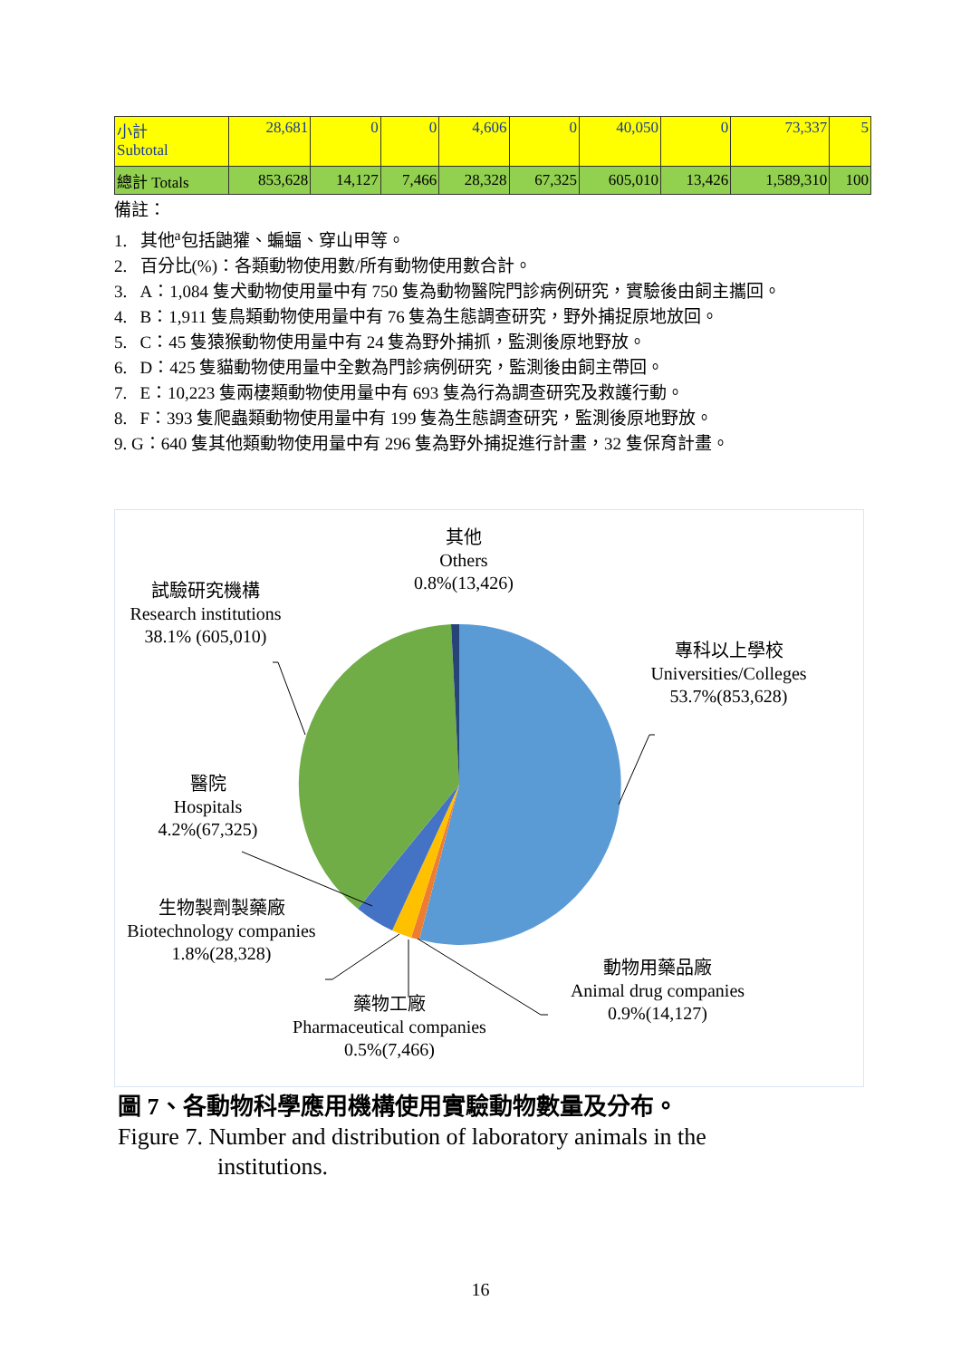| 小計 Subtotal | 28,681 | 0 | 0 | 4,606 | 0 | 40,050 | 0 | 73,337 | 5 |
| 總計 Totals | 853,628 | 14,127 | 7,466 | 28,328 | 67,325 | 605,010 | 13,426 | 1,589,310 | 100 |
備註：
1. 其他<sup>a</sup>包括鼬獾、蝙蝠、穿山甲等。
2. 百分比(%)：各類動物使用數/所有動物使用數合計。
3. A：1,084 隻犬動物使用量中有 750 隻為動物醫院門診病例研究，實驗後由飼主攜回。
4. B：1,911 隻鳥類動物使用量中有 76 隻為生態調查研究，野外捕捉原地放回。
5. C：45 隻猿猴動物使用量中有 24 隻為野外捕抓，監測後原地野放。
6. D：425 隻貓動物使用量中全數為門診病例研究，監測後由飼主帶回。
7. E：10,223 隻兩棲類動物使用量中有 693 隻為行為調查研究及救護行動。
8. F：393 隻爬蟲類動物使用量中有 199 隻為生態調查研究，監測後原地野放。
9. G：640 隻其他類動物使用量中有 296 隻為野外捕捉進行計畫，32 隻保育計畫。
其他
Others
0.8%(13,426)
試驗研究機構
Research institutions
38.1% (605,010)
專科以上學校
Universities/Colleges
53.7%(853,628)
醫院
Hospitals
4.2%(67,325)
生物製劑製藥廠
Biotechnology companies
1.8%(28,328)
動物用藥品廠
Animal drug companies
0.9%(14,127)
藥物工廠
Pharmaceutical companies
0.5%(7,466)
圖 7、各動物科學應用機構使用實驗動物數量及分布。
Figure 7. Number and distribution of laboratory animals in the
institutions.
16